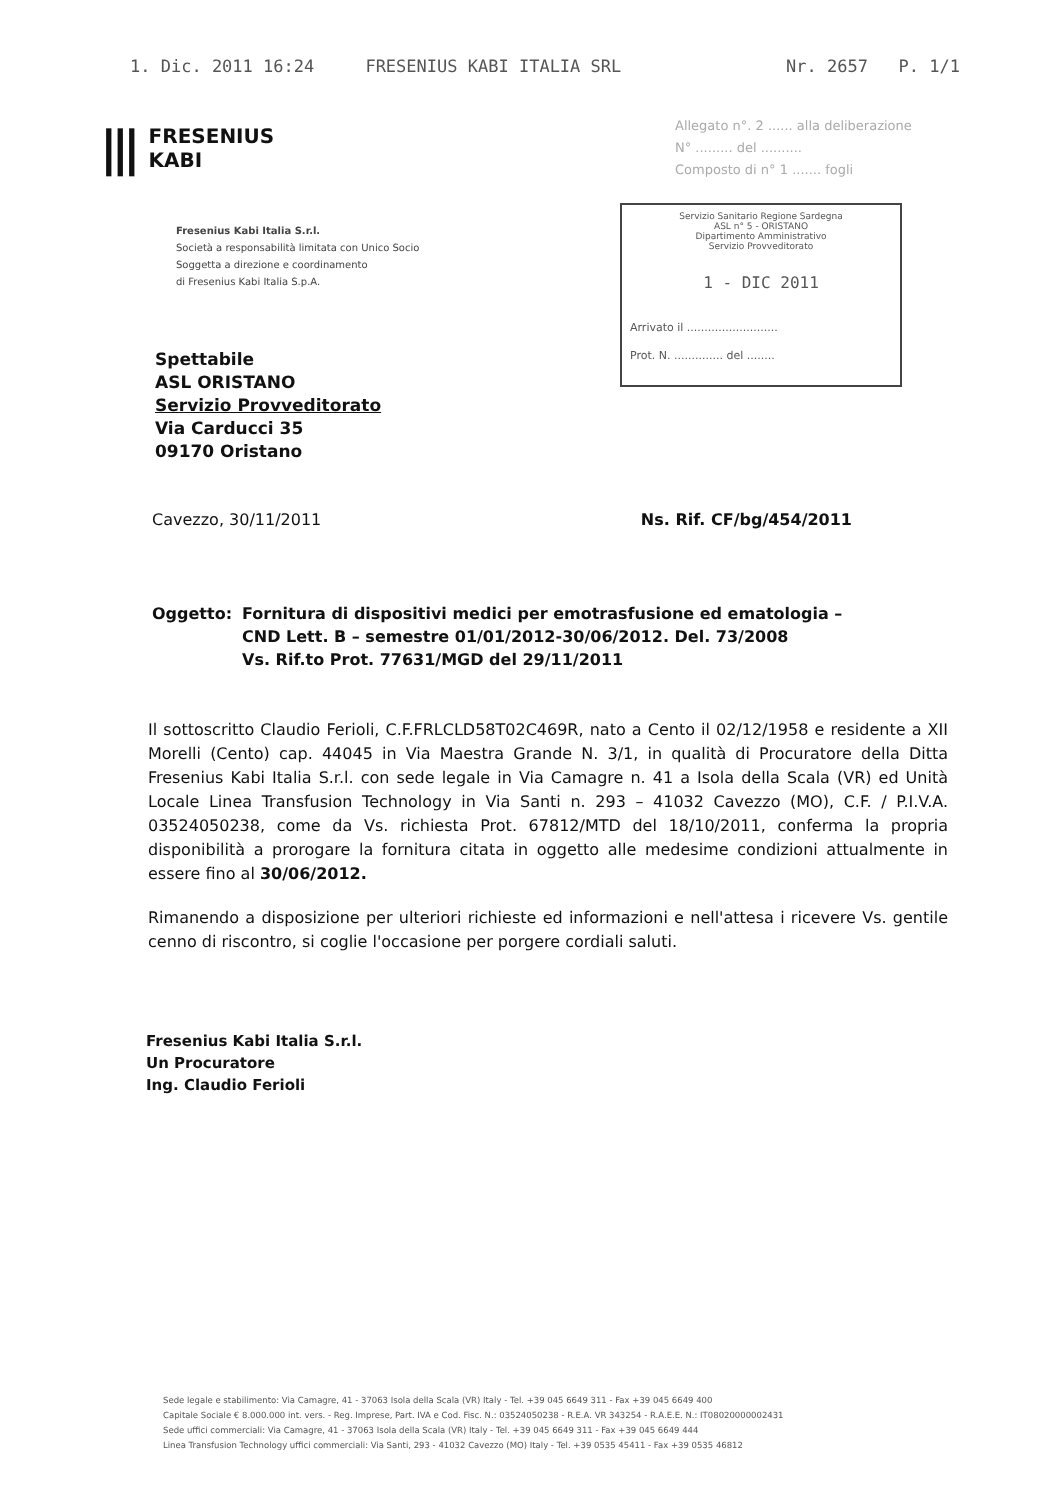1. Dic. 2011 16:24 FRESENIUS KABI ITALIA SRL Nr. 2657 P. 1/1
|||
FRESENIUS
KABI
Fresenius Kabi Italia S.r.l.
Società a responsabilità limitata con Unico Socio
Soggetta a direzione e coordinamento
di Fresenius Kabi Italia S.p.A.
Allegato n°. 2 ...... alla deliberazione
N° ......... del ..........
Composto di n° 1 ....... fogli
Servizio Sanitario Regione Sardegna
ASL n° 5 - ORISTANO
Dipartimento Amministrativo
Servizio Provveditorato
1 - DIC 2011
Arrivato il ..........................
Prot. N. .............. del ........
Spettabile
ASL ORISTANO
Servizio Provveditorato
Via Carducci 35
09170 Oristano
Cavezzo, 30/11/2011 Ns. Rif. CF/bg/454/2011
Oggetto: Fornitura di dispositivi medici per emotrasfusione ed ematologia –
CND Lett. B – semestre 01/01/2012-30/06/2012. Del. 73/2008
Vs. Rif.to Prot. 77631/MGD del 29/11/2011
Il sottoscritto Claudio Ferioli, C.F.FRLCLD58T02C469R, nato a Cento il 02/12/1958 e residente a XII Morelli (Cento) cap. 44045 in Via Maestra Grande N. 3/1, in qualità di Procuratore della Ditta Fresenius Kabi Italia S.r.l. con sede legale in Via Camagre n. 41 a Isola della Scala (VR) ed Unità Locale Linea Transfusion Technology in Via Santi n. 293 – 41032 Cavezzo (MO), C.F. / P.I.V.A. 03524050238, come da Vs. richiesta Prot. 67812/MTD del 18/10/2011, conferma la propria disponibilità a prorogare la fornitura citata in oggetto alle medesime condizioni attualmente in essere fino al 30/06/2012.
Rimanendo a disposizione per ulteriori richieste ed informazioni e nell'attesa i ricevere Vs. gentile cenno di riscontro, si coglie l'occasione per porgere cordiali saluti.
Fresenius Kabi Italia S.r.l.
Un Procuratore
Ing. Claudio Ferioli
Sede legale e stabilimento: Via Camagre, 41 - 37063 Isola della Scala (VR) Italy - Tel. +39 045 6649 311 - Fax +39 045 6649 400
Capitale Sociale € 8.000.000 int. vers. - Reg. Imprese, Part. IVA e Cod. Fisc. N.: 03524050238 - R.E.A. VR 343254 - R.A.E.E. N.: IT08020000002431
Sede uffici commerciali: Via Camagre, 41 - 37063 Isola della Scala (VR) Italy - Tel. +39 045 6649 311 - Fax +39 045 6649 444
Linea Transfusion Technology uffici commerciali: Via Santi, 293 - 41032 Cavezzo (MO) Italy - Tel. +39 0535 45411 - Fax +39 0535 46812